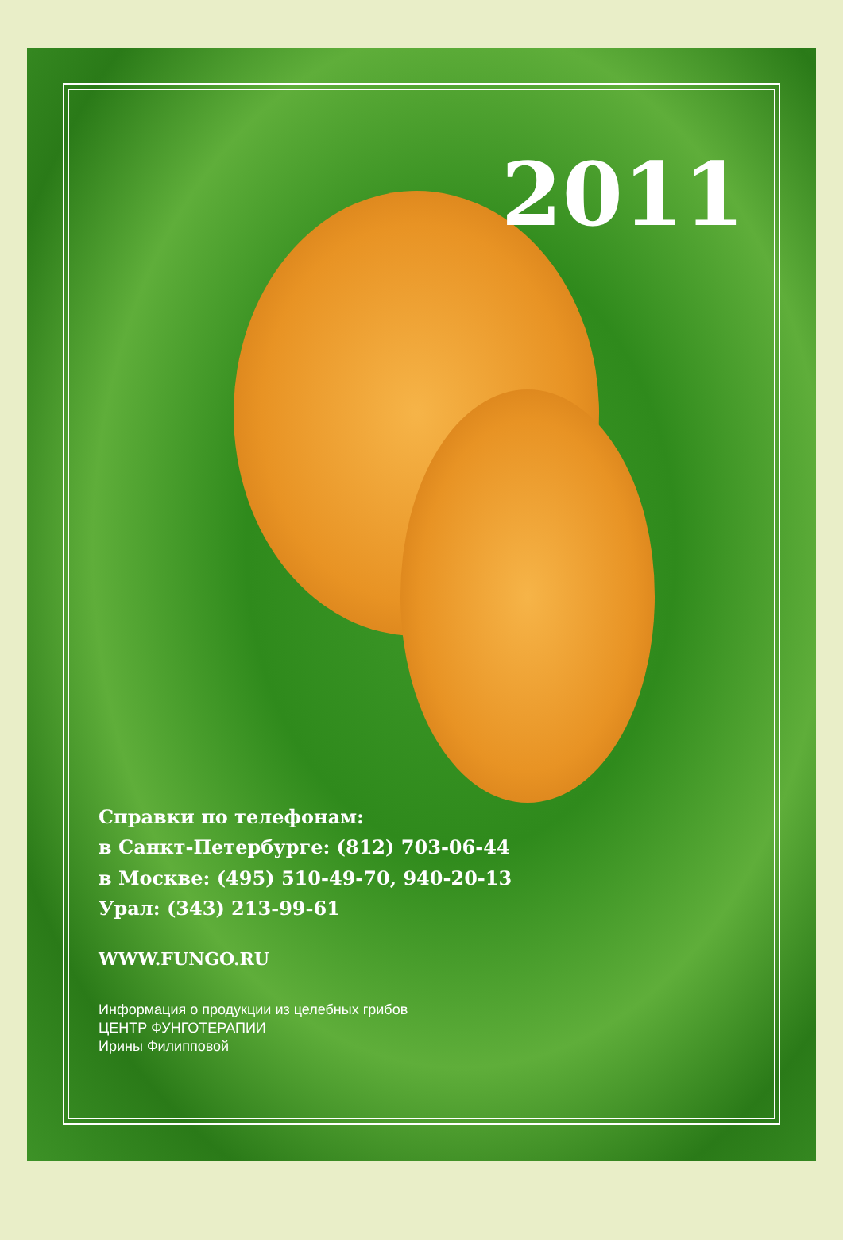2011
Справки по телефонам:
в Санкт-Петербурге: (812) 703-06-44
в Москве: (495) 510-49-70, 940-20-13
Урал: (343) 213-99-61
WWW.FUNGO.RU
Информация о продукции из целебных грибов
ЦЕНТР ФУНГОТЕРАПИИ
Ирины Филипповой